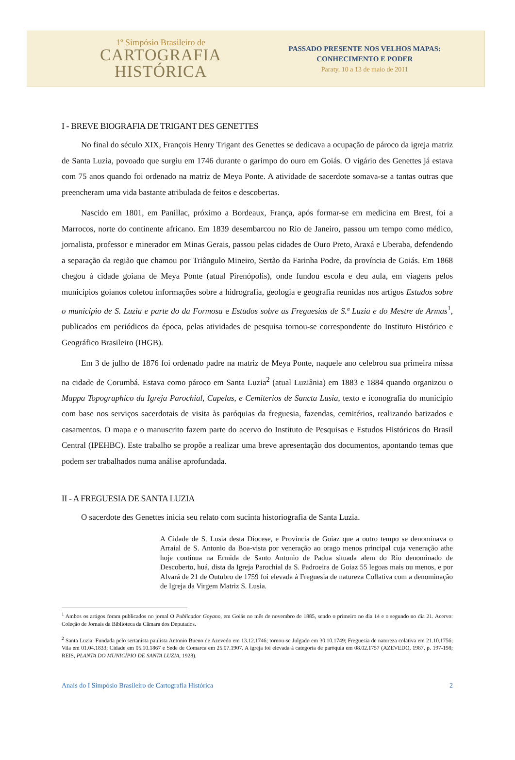1º Simpósio Brasileiro de
CARTOGRAFIA
HISTÓRICA
PASSADO PRESENTE NOS VELHOS MAPAS:
CONHECIMENTO E PODER
Paraty, 10 a 13 de maio de 2011
I - BREVE BIOGRAFIA DE TRIGANT DES GENETTES
No final do século XIX, François Henry Trigant des Genettes se dedicava a ocupação de pároco da igreja matriz de Santa Luzia, povoado que surgiu em 1746 durante o garimpo do ouro em Goiás. O vigário des Genettes já estava com 75 anos quando foi ordenado na matriz de Meya Ponte. A atividade de sacerdote somava-se a tantas outras que preencheram uma vida bastante atribulada de feitos e descobertas.
Nascido em 1801, em Panillac, próximo a Bordeaux, França, após formar-se em medicina em Brest, foi a Marrocos, norte do continente africano. Em 1839 desembarcou no Rio de Janeiro, passou um tempo como médico, jornalista, professor e minerador em Minas Gerais, passou pelas cidades de Ouro Preto, Araxá e Uberaba, defendendo a separação da região que chamou por Triângulo Mineiro, Sertão da Farinha Podre, da província de Goiás. Em 1868 chegou à cidade goiana de Meya Ponte (atual Pirenópolis), onde fundou escola e deu aula, em viagens pelos municípios goianos coletou informações sobre a hidrografia, geologia e geografia reunidas nos artigos Estudos sobre o município de S. Luzia e parte do da Formosa e Estudos sobre as Freguesias de S.ª Luzia e do Mestre de Armas<sup>1</sup>, publicados em periódicos da época, pelas atividades de pesquisa tornou-se correspondente do Instituto Histórico e Geográfico Brasileiro (IHGB).
Em 3 de julho de 1876 foi ordenado padre na matriz de Meya Ponte, naquele ano celebrou sua primeira missa na cidade de Corumbá. Estava como pároco em Santa Luzia<sup>2</sup> (atual Luziânia) em 1883 e 1884 quando organizou o Mappa Topographico da Igreja Parochial, Capelas, e Cemiterios de Sancta Lusia, texto e iconografia do município com base nos serviços sacerdotais de visita às paróquias da freguesia, fazendas, cemitérios, realizando batizados e casamentos. O mapa e o manuscrito fazem parte do acervo do Instituto de Pesquisas e Estudos Históricos do Brasil Central (IPEHBC). Este trabalho se propõe a realizar uma breve apresentação dos documentos, apontando temas que podem ser trabalhados numa análise aprofundada.
II - A FREGUESIA DE SANTA LUZIA
O sacerdote des Genettes inicia seu relato com sucinta historiografia de Santa Luzia.
A Cidade de S. Lusia desta Diocese, e Provincia de Goiaz que a outro tempo se denominava o Arraial de S. Antonio da Boa-vista por veneração ao orago menos principal cuja veneração athe hoje continua na Ermida de Santo Antonio de Padua situada alem do Rio denominado de Descoberto, huá, dista da Igreja Parochial da S. Padroeira de Goiaz 55 legoas mais ou menos, e por Alvará de 21 de Outubro de 1759 foi elevada á Freguesia de natureza Collativa com a denominação de Igreja da Virgem Matriz S. Lusia.
<sup>1</sup> Ambos os artigos foram publicados no jornal O Publicador Goyano, em Goiás no mês de novembro de 1885, sendo o primeiro no dia 14 e o segundo no dia 21. Acervo: Coleção de Jornais da Biblioteca da Câmara dos Deputados.
<sup>2</sup> Santa Luzia: Fundada pelo sertanista paulista Antonio Bueno de Azevedo em 13.12.1746; tornou-se Julgado em 30.10.1749; Freguesia de natureza colativa em 21.10.1756; Vila em 01.04.1833; Cidade em 05.10.1867 e Sede de Comarca em 25.07.1907. A igreja foi elevada à categoria de paróquia em 08.02.1757 (AZEVEDO, 1987, p. 197-198; REIS, PLANTA DO MUNICÍPIO DE SANTA LUZIA, 1928).
Anais do I Simpósio Brasileiro de Cartografia Histórica 2